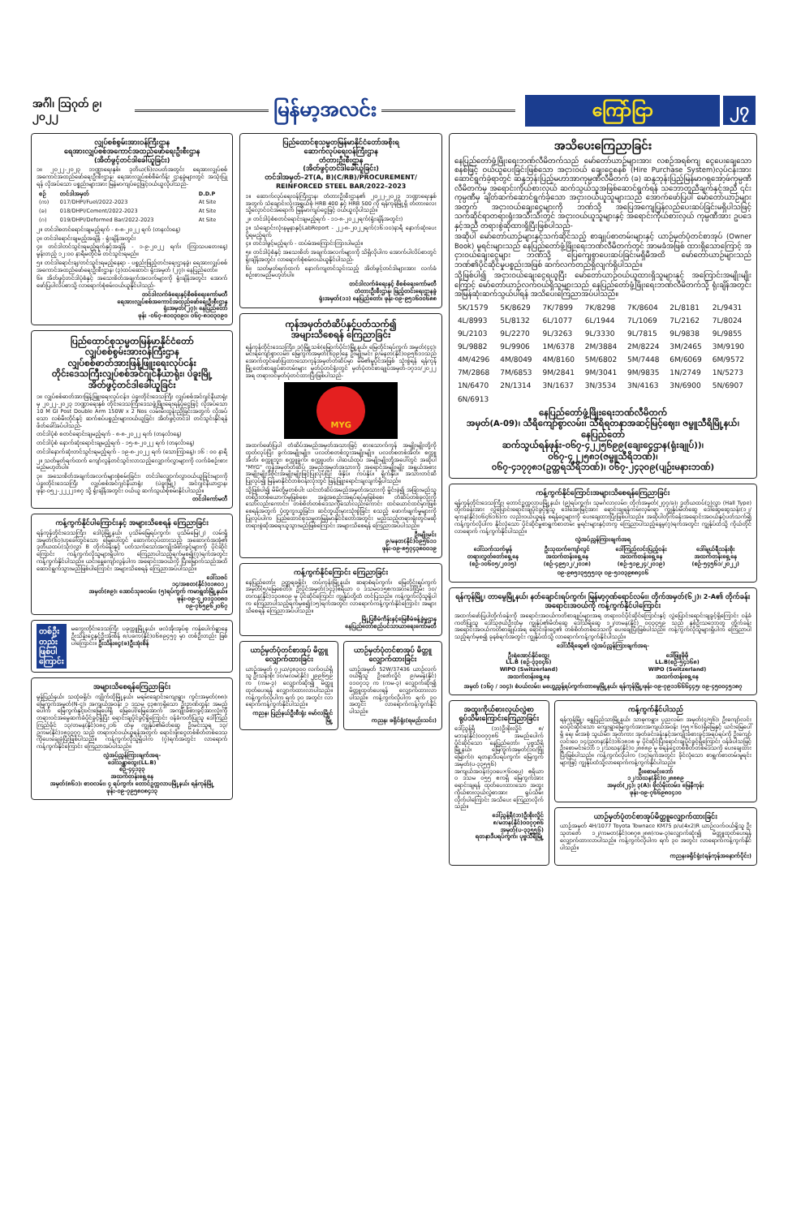အင်္ဂါ၊ ဩဂုတ် ၉၊ ၂၀၂၂
မြန်မာ့အလင်း
ကြော်ငြာ ၂၇
လျှပ်စစ်စွမ်းအားဝန်ကြီးဌာန
ရေအားလျှပ်စစ်အကောင်အထည်ဖော်ရေးဦးစီးဌာန
(အိတ်ဖွင့်တင်ဒါခေါ်ယူခြင်း)
၁။ ၂၀၂၂-၂၀၂၃ ဘဏ္ဍာရေးနှစ်၊ ဒုတိယ(၆)လပတ်အတွင်း ရေအားလျှပ်စစ်အကောင်အထည်ဖော်ရေးဦးစီးဌာန၊ ရေအားလျှပ်စစ်စီမံကိန်း ဌာနခွဲများတွင် အသုံးပြုရန် လိုအပ်သော ပစ္စည်းများအား မြန်မာကျပ်ငွေဖြင့်ဝယ်ယူလိုပါသည်-
| စဉ် | တင်ဒါအမှတ် | D.D.P |
| --- | --- | --- |
| (က) | 017/DHPI/Fuel/2022-2023 | At Site |
| (ခ) | 018/DHPI/Cement/2022-2023 | At Site |
| (ဂ) | 019/DHPI/Deformed Bar/2022-2023 | At Site |
၂။ တင်ဒါစတင်ရောင်းချမည့်ရက် - ၈-၈-၂၀၂၂ ရက် (တနင်္လာနေ့)
၃။ တင်ဒါရောင်းချမည့်အချိန် - ရုံးချိန်အတွင်း
၄။ တင်ဒါတင်သွင်းရမည့်ရက်နှင့်အချိန် - ၁-၉-၂၀၂၂ ရက်၊ (ကြာသပတေးနေ့) မွန်းတည့် ၁၂:၀၀ နာရီမတိုင်မီ တင်သွင်းရမည်။
၅။ တင်ဒါရောင်းချ/တင်သွင်းရမည့်နေရာ - ပစ္စည်းဖြည့်တင်းရေးဌာနခွဲ၊ ရေအားလျှပ်စစ်အကောင်အထည်ဖော်ရေးဦးစီးဌာန၊ (၃)ထပ်ဆောင်၊ ရုံးအမှတ် (၂၇)၊ နေပြည်တော်။
၆။ အိတ်ဖွင့်တင်ဒါပုံစံနှင့် အသေးစိတ်အချက်အလက်များကို ရုံးချိန်အတွင်း အောက်ဖော်ပြပါလိပ်စာသို့ လာရောက်စုံစမ်းဝယ်ယူနိုင်ပါသည်-
တင်ဒါလက်ခံရေးနှင့်စိစစ်ရေးကော်မတီ
ရေအားလျှပ်စစ်အကောင်အထည်ဖော်ရေးဦးစီးဌာန
ရုံးအမှတ်(၂၇)၊ နေပြည်တော်
ဖုန်း -၀၆၇-၈၁၀၃၀၉၁၊ ၀၆၇-၈၁၀၃၀၉၀
ပြည်ထောင်စုသမ္မတမြန်မာနိုင်ငံတော်
လျှပ်စစ်စွမ်းအားဝန်ကြီးဌာန
လျှပ်စစ်ဓာတ်အားဖြန့်ဖြူးရေးလုပ်ငန်း
တိုင်းဒေသကြီးလျှပ်စစ်အင်ဂျင်နီယာရုံး၊ ပဲခူးမြို့
အိတ်ဖွင့်တင်ဒါခေါ်ယူခြင်း
၁။ လျှပ်စစ်ဓာတ်အားဖြန့်ဖြူးရေးလုပ်ငန်း၊ ပဲခူးတိုင်းဒေသကြီး လျှပ်စစ်အင်ဂျင်နီယာရုံးမှ ၂၀၂၂-၂၀၂၃ ဘဏ္ဍာရေးနှစ် တိုင်းဒေသကြီးဒေသဖွံ့ဖြိုးရေးရန်ပုံငွေဖြင့် လိုအပ်သော 10 M GI Post Double Arm 150W x 2 Nos လမ်းမီးထွန်းညှိခြင်းအတွက် လိုအပ်သော လစ်မီးတိုင်နှင့် ဆက်စပ်ပစ္စည်းများဝယ်ယူခြင်း အိတ်ဖွင့်တင်ဒါ တင်သွင်းနိုင်ရန် ဖိတ်ခေါ်အပ်ပါသည်-
တင်ဒါပုံစံ စတင်ရောင်းချမည့်ရက် - ၈-၈-၂၀၂၂ ရက် (တနင်္လာနေ့)
တင်ဒါပုံစံ နောက်ဆုံးရောင်းချမည့်ရက် - ၁၅-၈-၂၀၂၂ ရက် (တနင်္လာနေ့)
တင်ဒါနောက်ဆုံးတင်သွင်းရမည့်ရက် - ၁၉-၈-၂၀၂၂ ရက် (သောကြာနေ့)၊ ၁၆ : ၀၀ နာရီ
၂။ သတ်မှတ်ရက်ထက် ကျော်လွန်တင်သွင်းလာသည့်လျှောက်လွှာများကို လက်ခံစဉ်းစားမည်မဟုတ်ပါ။
၃။ အသေးစိတ်အချက်အလက်များစုံစမ်းခြင်း၊ တင်ဒါလျှောက်လွှာဝယ်ယူခြင်းများကို ပဲခူးတိုင်းဒေသကြီး လျှပ်စစ်အင်ဂျင်နီယာရုံး (ပဲခူးမြို့) အင်ဂျင်နီယာဌာန၊ ဖုန်း-၀၅၂-၂၂၂၂၁၈၇ သို့ ရုံးချိန်အတွင်း ဝယ်ယူ ဆက်သွယ်စုံစမ်းနိုင်ပါသည်။
တင်ဒါကော်မတီ
ကန့်ကွက်နိုင်ပါကြောင်းနှင့် အများသိစေရန် ကြေညာခြင်း
ရန်ကုန်တိုင်းဒေသကြီး၊ ဒေါပုံမြို့နယ်၊ ပုသိမ်မြေရပ်ကွက်၊ ပုသိမ်မြေ(၂) လမ်းရှိအမှတ်(၆၁)ဟုခေါ်တွင်သော မြေပေါ်တွင် ဆောက်လုပ်ထားသည့် အဆောက်အအုံ၏ ဒုတိယထပ်(သုံး)လွှာ B တိုက်ခန်းနှင့် ပတ်သက်သောအကျိုးခံစားခွင့်များကို ပိုင်ဆိုင်ကြောင်း ကန့်ကွက်လိုသူများရှိပါက ကြေညာပါသည့်ရက်မှစ၍(၇)ရက်အတွင်း ကန့်ကွက်နိုင်ပါသည်။ ယင်းနေ့ကျော်လွန်ပါက အရောင်းအဝယ်ကို ပြီးမြောက်သည်အထိ ဆောင်ရွက်သွားမည်ဖြစ်ပါကြောင်း အများသိစေရန် ကြေညာအပ်ပါသည်။
ဒေါ်သဇင်
၁၄/အစတ(နိုင်)၀၁၈၀၁၂
အမှတ်(၈၉)၊ အောင်သုခလမ်း၊ (၅)ရပ်ကွက် ကမာရွတ်မြို့နယ်။
ဖုန်း-၀၉-၄၂၀၁၃၁၀၈၀
၀၉-၇၆၅၉၆၂၀၆၇
တစ်ဦးတည်း ဖြစ်ပါကြောင်း
မကွေးတိုင်းဒေသကြီး ပခုက္ကူမြို့နယ်၊ ဖလံအိုးအုပ်စု ကန်ပေါက်ရွာနေ ဦးသိန်းငွေနှင့်ဦးအုံးစိန် ၈/ပခက(နိုင်)၀၆၈၉၄၅၇ မှာ တစ်ဦးတည်း ဖြစ်ပါကြောင်း။ ဦးသိန်းငွေ(ခ)ဦးအုံးစိန်
အများသိစေရန်ကြေညာခြင်း
မွန်ပြည်နယ်၊ သထုံခရိုင်၊ ကျိုက်ထိုမြို့နယ်၊ မရမ်းချောင်းကျေးရွာ၊ ကွင်းအမှတ်(၈၈)၊ မြေကွက်အမှတ်(N-၄)၊ အကျယ်အဝန်း ၁ ဒသမ ၄၃ဧကရှိသော ဦးဉာဏ်ထွန်း အမည်ပေါက် မြေကွက်နှင့်ဎင်းမြေပေါ်ရှိ မြေပေါ်/မြေအောက် အကျိုးခံစားခွင့်အားလုံးကို တရားဝင်အမွေဆက်ခံပိုင်ခွင့်ရှိပြီး ရောင်းချပိုင်ခွင့်ရှိကြောင်း ဝန်ခံကတိပြုသူ ဒေါ်ကြည်ကြည်ခိုင် ၁၃/တမန(နိုင်)၀၈၄၂၁၆ ထံမှ ကျွန်ုပ်၏မိတ်ဆွေ ဦးမင်းသူရ ၁၃/ဥကမ(နိုင်)၁၈၃၃၇၇ သည် တရားဝင်ဝယ်ယူရန်အတွက် ရောင်းဖိုးငွေတစ်စိတ်တစ်ဒေသကိုပေးချေခဲ့ပြီးဖြစ်ပါသည်။ ကန့်ကွက်လိုသူရှိပါက (၇)ရက်အတွင်း လာရောက်ကန့်ကွက်နိုင်ကြောင်း ကြေညာအပ်ပါသည်။
လွှဲအပ်ညွှန်ကြားချက်အရ-
ဒေါ်သန္တာထွေး(LL.B)
စဉ်-၄၄၁၃၃
အထက်တန်းရှေ့နေ
အမှတ်(၈၆၁)၊ စာဝလမ်း၊ ၄ ရပ်ကွက်၊ တောင်ဥက္ကလာပမြို့နယ်၊ ရန်ကုန်မြို့
ဖုန်း-၀၉-၇၉၅၈၀၈၄၁၃
ပြည်ထောင်စုသမ္မတမြန်မာနိုင်ငံတော်အစိုးရ
ဆောက်လုပ်ရေးဝန်ကြီးဌာန
တံတားဦးစီးဌာန
(အိတ်ဖွင့်တင်ဒါခေါ်ယူခြင်း)
တင်ဒါအမှတ်–2T(A, B)(C/RB)/PROCUREMENT/ REINFORCED STEEL BAR/2022–2023
၁။ ဆောက်လုပ်ရေးဝန်ကြီးဌာန၊ တံတားဦးစီးဌာန၏ ၂၀၂၂-၂၀၂၃ ဘဏ္ဍာရေးနှစ်အတွက် သံချောင်းလုံးအရွယ်စုံ HRB 400 နှင့် HRB 500 ကို ရန်ကုန်မြို့ရှိ တံတားလေး သို့လှောင်ဝင်အရောက် မြန်မာကျပ်ငွေဖြင့် ဝယ်ယူလိုပါသည်။
၂။ တင်ဒါပုံစံစတင်ရောင်းချမည့်ရက် - ၁၁-၈-၂၀၂၂ရက်(ရုံးချိန်အတွင်း)
၃။ သံချောင်းလုံးနမူနာနှင့်LabReport - ၂၂-၈-၂၀၂၂ရက်(၁၆:၀၀)နာရီ နောက်ဆုံးပေးပို့ရမည့်ရက်
၄။ တင်ဒါဖွင့်မည့်ရက် - ထပ်မံအကြောင်းကြားပါမည်။
၅။ တင်ဒါပုံစံနှင့် အသေးစိတ် အချက်အလက်များကို သိရှိလိုပါက အောက်ပါလိပ်စာတွင် ရုံးချိန်အတွင်း လာရောက်စုံစမ်းဝယ်ယူနိုင်ပါသည်-
၆။ သတ်မှတ်ရက်ထက် နောက်ကျတင်သွင်းသည့် အိတ်ဖွင့်တင်ဒါများအား လက်ခံစဉ်းစားမည်မဟုတ်ပါ။
တင်ဒါလက်ခံရေးနှင့် စိစစ်ရေးကော်မတီ
တံတားဦးစီးဌာန၊ ဖြည့်တင်းရေးဌာနခွဲ
ရုံးအမှတ်(၁၁) နေပြည်တော်၊ ဖုန်း-၀၉-၉၅၁၆၀၀၆၈၈
ကုန်အမှတ်တံဆိပ်နှင့်ပတ်သက်၍
အများသိစေရန် ကြေညာခြင်း
ရန်ကုန်တိုင်းဒေသကြီး၊ ဒဂုံမြို့သစ်(မြောက်ပိုင်း)မြို့နယ်၊ မြေတိုင်းရပ်ကွက် အမှတ်(၄၄)၊ မင်းရဲကျော်စွာလမ်း၊ မြေကွက်အမှတ်(၆၃၉)နေ ဦးမျိုးမင်း ၉/မနတ(နိုင်)၀၉၅၆၁၁သည် အောက်တွင်ဖော်ပြထားသောကုန်အမှတ်တံဆိပ်မှာ မိမိ၏မူပိုင်အဖြစ် သုံးစွဲရန် ရန်ကုန်မြို့တော်စာချုပ်စာတမ်းများ မှတ်ပုံတင်ရုံးတွင် မှတ်ပုံတင်စာချုပ်အမှတ်-၁၇၁၁/၂၀၂၂ အရ တရားဝင်မှတ်ပုံတင်ထားပြီးဖြစ်ပါသည်-
MYG
အထက်ဖော်ပြပါ တံဆိပ်အမည်အမှတ်အသားဖြင့် စားသောက်ကုန် အမျိုးမျိုးတို့ကို ထုတ်လုပ်ပြီး ခွက်အမျိုးမျိုး၊ ပလတ်စတစ်ဘူးအမျိုးမျိုး၊ ပလတ်စတစ်အိတ်၊ စက္ကူအိတ်၊ စက္ကူဘူး၊ စက္ကူခွက်၊ စက္ကူပတ်၊ ပါဆယ်ထုပ် အမျိုးမျိုးတို့အပေါ်တွင် အဆိုပါ "MYG" ကုန်အမှတ်တံဆိပ် အမည်အမှတ်အသားကို အရောင်အမျိုးမျိုး အရွယ်အစားအမျိုးမျိုးဒီဇိုင်းအမျိုးမျိုးဖြင့်ပြုလုပ်ပြီး ဖိနှိပ်၊ ကပ်နှိပ်၊ ရိုက်နှိပ်၊ အသားတင်ဆီပြုလုပ်၍ မြန်မာနိုင်ငံတစ်ဝန်းလုံးတွင် ဖြန့်ဖြူးရောင်းချလျက်ရှိပါသည်။
သို့ဖြစ်ပါ၍ မိမိတို့မှတစ်ပါး ယင်းတံဆိပ်အမည်အမှတ်အသားကို မှိုင်းဖဲ့၍ အခြားမည်သူ တစ်ဦးတစ်ယောက်မှဖြစ်စေ၊ အဖွဲ့အစည်းအရပ်ရပ်မှဖြစ်စေ၊ တံဆိပ်တစ်ခုလုံးကိုသော်လည်းကောင်း၊ တစ်စိတ်တစ်ဒေသကိုသော်လည်းကောင်း ထင်ယောင်ထင်မှားဖြစ်စေရန်အတွက် ပုံတူကူးယူခြင်း၊ ဆင်တူယိုးမှားသုံးစွဲခြင်း စသည့် ဖောက်ဖျက်မှုများကို ပြုလုပ်ပါက ပြည်ထောင်စုသမ္မတမြန်မာနိုင်ငံတော်အတွင်း မည်သည့်တရားရုံးတွင်မဆို တရားစွဲဆိုအရေးယူသွားမည်ဖြစ်ကြောင်း အများသိစေရန် ကြေညာအပ်ပါသည်။
ဦးမျိုးမင်း
၉/မနတ(နိုင်)၀၉၅၆၁၁
ဖုန်း-၀၉-၈၅၇၄၃၈၀၀၁၉
ကန့်ကွက်နိုင်ကြောင်း ကြေညာခြင်း
နေပြည်တော်၊ ဥတ္တရခရိုင်၊ တပ်ကုန်းမြို့နယ်၊ ဆရာစံရပ်ကွက်၊ မြေတိုင်းရပ်ကွက်အမှတ်(၅/မြေစေတီ)၊ ဦးပိုင်အမှတ်(၁၄၃)ဧရိယာ ၀ ဒသမ၀၁၅ဧကအားဒေါ်ငြိမ်း ၁၀/တကန(နိုင်)၁၃၀၈၀၉ မှ ပိုင်ဆိုင်ကြောင်း ကျွန်ုပ်တို့ထံ တင်ပြသည်။ ကန့်ကွက်လိုသူရှိပါက ကြေညာပါသည့်ရက်မှစ၍(၁၅)ရက်အတွင်း လာရောက်ကန့်ကွက်နိုင်ကြောင်း အများသိစေရန် ကြေညာအပ်ပါသည်။
မြို့ပြစီမံကိန်းနှင့်မြေစီမံခန့်ခွဲမှုဌာန
နေပြည်တော်စည်ပင်သာယာရေးကော်မတီ
ယာဉ်မှတ်ပုံတင်စာအုပ် မိတ္တူလျှောက်ထားခြင်း
ယာဉ်အမှတ် ၇၂ယ/၄၈၃၀၀ လက်ဝယ်ရှိသူ ဦးသန်းစိုး ၁၀/မလမ(နိုင်) ၂၉၉၆၅၉ က (ကမ-၃) လျှောက်ဆိုး၍ မိတ္တူထုတ်ပေးရန် လျှောက်ထားလာပါသည်။ ကန့်ကွက်လိုပါက ရက် ၃၀ အတွင်း လာရောက်ကန့်ကွက်နိုင်ပါသည်။
ကညန၊ ပြည်နယ်ဦးစီးရုံး မော်လမြိုင်မြို့
ယာဉ်မှတ်ပုံတင်စာအုပ် မိတ္တူလျှောက်ထားခြင်း
ယာဉ်အမှတ် 52W/37436 ယာဉ်လက်ဝယ်ရှိသူ ဦးဇော်လှိုင် ၉/မမန(နိုင်) ၀၁၀၇၁၃ က (ကမ-၃) လျှောက်ဆိုး၍ မိတ္တူထုတ်ပေးရန် လျှောက်ထားလာပါသည်။ ကန့်ကွက်လိုပါက ရက် ၃၀ အတွင်း လာရောက်ကန့်ကွက်နိုင်ပါသည်။
ကညန၊ ခရိုင်ရုံး(ရမည်းသင်း)
အသိပေးကြေညာခြင်း
နေပြည်တော်ဖွံ့ဖြိုးရေးဘဏ်လီမိတက်သည် မော်တော်ယာဉ်များအား လစဉ်အရစ်ကျ ငွေပေးချေသောစနစ်ဖြင့် ဝယ်ယူပေးခြင်းဖြစ်သော အငှားဝယ် ချေးငွေစနစ် (Hire Purchase System)လုပ်ငန်းအား ဆောင်ရွက်ခဲ့ရာတွင် ဆန္ဒဘုန်းပြည့်မဟာအာကုမ္ပဏီလီမိတက် (ခ) ဆန္ဒဘုန်းပြည့်မြန်မာဂရုအော့ဖ်ကုမ္ပဏီလီမိတက်မှ အရောင်းကိုယ်စားလှယ် ဆက်သွယ်သူအဖြစ်ဆောင်ရွက်ရန် သဘောတူညီချက်နှင့်အညီ ၎င်းကုမ္ပဏီမှ ချိတ်ဆက်ဆောင်ရွက်ခဲ့သော အငှားဝယ်ယူသူများသည် အောက်ဖော်ပြပါ မော်တော်ယာဉ်များအတွက် အငှားဝယ်ချေးငွေများကို ဘဏ်သို့ အပြေအကျေပြန်လည်ပေးဆပ်ခြင်းမရှိပါသဖြင့် သက်ဆိုင်ရာတရားရုံးအသီးသီးတွင် အငှားဝယ်ယူသူများနှင့် အရောင်းကိုယ်စားလှယ် ကုမ္ပဏီအား ဥပဒေနှင့်အညီ တရားစွဲဆိုထားရှိပြီးဖြစ်ပါသည်-
အဆိုပါ မော်တော်ယာဉ်များနှင့်သက်ဆိုင်သည့် စာချုပ်စာတမ်းများနှင့် ယာဉ်မှတ်ပုံတင်စာအုပ် (Owner Book) မူရင်းများသည် နေပြည်တော်ဖွံ့ဖြိုးရေးဘဏ်လီမိတက်တွင် အာမခံအဖြစ် ထားရှိသောကြောင့် အငှားဝယ်ချေးငွေများ ဘဏ်သို့ ပြေကျေစွာပေးဆပ်ခြင်းမရှိမီအထိ မော်တော်ယာဉ်များသည် ဘဏ်၏ပိုင်ဆိုင်မှုပစ္စည်းအဖြစ် ဆက်လက်တည်ရှိလျက်ရှိပါသည်။
သို့ဖြစ်ပါ၍ အငှားဝယ်ချေးငွေရယူပြီး မော်တော်ယာဉ်ဝယ်ယူထားရှိသူများနှင့် အကြောင်းအမျိုးမျိုးကြောင့် မော်တော်ယာဉ်လက်ဝယ်ရှိသူများသည် နေပြည်တော်ဖွံ့ဖြိုးရေးဘဏ်လီမိတက်သို့ ရုံးချိန်အတွင်း အမြန်ဆုံးဆက်သွယ်ပါရန် အသိပေးကြေညာအပ်ပါသည်။
| 5K/1579 | 5K/8629 | 7K/7899 | 7K/8298 | 7K/8604 | 2L/8181 | 2L/9431 |
| 4L/8993 | 5L/8132 | 6L/1077 | 6L/1944 | 7L/1069 | 7L/2162 | 7L/8024 |
| 9L/2103 | 9L/2270 | 9L/3263 | 9L/3330 | 9L/7815 | 9L/9838 | 9L/9855 |
| 9L/9882 | 9L/9906 | 1M/6378 | 2M/3884 | 2M/8224 | 3M/2465 | 3M/9190 |
| 4M/4296 | 4M/8049 | 4M/8160 | 5M/6802 | 5M/7448 | 6M/6069 | 6M/9572 |
| 7M/2868 | 7M/6853 | 9M/2841 | 9M/3041 | 9M/9835 | 1N/2749 | 1N/5273 |
| 1N/6470 | 2N/1314 | 3N/1637 | 3N/3534 | 3N/4163 | 3N/6900 | 5N/6907 |
| 6N/6913 | | | | | | |
နေပြည်တော်ဖွံ့ဖြိုးရေးဘဏ်လီမိတက်
အမှတ်(A-09)၊ သီရိကျော်စွာလမ်း၊ သီရိရတနာအဆင့်မြင့်ဈေး၊ ဇမ္ဗူသီရိမြို့နယ်၊ နေပြည်တော်
ဆက်သွယ်ရန်ဖုန်း-၀၆၇-၄၂၂၅၆၉၉(ချေးငွေဌာန(ရုံးချုပ်))၊
၀၆၇-၄၂၂၅၈၁(ဇမ္ဗူသီရိဘဏ်)၊
၀၆၇-၄၁၇၇၈၁(ဥတ္တရသီရိဘဏ်)၊ ၀၆၇-၂၄၃၀၉(ပျဉ်းမနားဘဏ်)
ကန့်ကွက်နိုင်ကြောင်းအများသိစေရန်ကြေညာခြင်း
ရန်ကုန်တိုင်းဒေသကြီး၊ တောင်ဥက္ကလာပမြို့နယ်၊ (၉)ရပ်ကွက်၊ သုမင်္ဂလာလမ်း၊ တိုက်အမှတ်(၂၇၇/ခ)၊ ဒုတိယထပ်(၃)လွှာ (Hall Type) တိုက်ခန်းအား လွှဲပြောင်းရောင်းချပိုင်ခွင့်ရှိသူ ဒေါ်အေးမြင့်အား ရောင်းချရန်ကမ်းလှမ်းရာ ကျွန်ုပ်မိတ်ဆွေ ဒေါ်ဆွေဆွေသန်း(၁၂/ရကန(နိုင်)၀၆၄၆၁၆)က လည်းဝယ်ယူရန် စရန်ငွေများကို ပေးချေထားပြီးဖြစ်ပါသည်။ အဆိုပါတိုက်ခန်းအရောင်းအဝယ်နှင့်ပတ်သက်၍ ကန့်ကွက်လိုပါက နိုင်လုံသော ပိုင်ဆိုင်မှုစာရွက်စာတမ်း မူရင်းများနှင့်တကွ ကြေညာပါသည့်နေ့မှ(၇)ရက်အတွင်း ကျွန်ုပ်ထံသို့ ကိုယ်တိုင်လာရောက် ကန့်ကွက်နိုင်ပါသည်။
လွှဲအပ်ညွှန်ကြားချက်အရ
| ဒေါ်သက်သက်မွန် တရားလွှတ်တော်ရှေ့နေ (စဉ်-၁၀၆၀၅/၂၀၁၅) | ဦးသုထက်ကျော်လွင် အထက်တန်းရှေ့နေ (စဉ်-၄၉၅၁၂/၂၀၁၈) | ဒေါ်ကြည်လင်းပြည့်ဝန်း အထက်တန်းရှေ့နေ (စဉ်-၅၁၉၂၄/၂၀၁၉) | ဒေါ်ချယ်ရီသန်းစိုး အထက်တန်းရှေ့နေ (စဉ်-၅၄၅၆၁/၂၀၂၂) |
၀၉-၉၈၅၁၃၅၅၅၁၃၊ ၀၉-၅၁၀၃၉၈၈၄၀၆
ရန်ကုန်မြို့၊ တာမွေမြို့နယ်၊ နတ်ချောင်းရပ်ကွက်၊ မြန်မာ့ဂုဏ်ရောင်လမ်း၊ တိုက်အမှတ်(၆၂)၊ 2-A၏ တိုက်ခန်းအရောင်းအဝယ်ကို ကန့်ကွက်နိုင်ပါကြောင်း
အထက်ဖော်ပြပါတိုက်ခန်းကို အရောင်းအဝယ်ကတိစာချုပ်များအရ တရားဝင်ပိုင်ဆိုင်ကြောင်းနှင့် လွှဲပြောင်းရောင်းချခွင့်ရှိကြောင်း ဝန်ခံကတိပြုသူ ဒေါ်သုဇယ်ဦးထံမှ ကျွန်ုပ်၏မိတ်ဆွေ ဒေါ်သီရိဆွေ ၁၂/တမန(နိုင်) ၀၀၃၄၅၉ သည် နှစ်ဦးသဘောတူ တိုက်ခန်းအရောင်းအဝယ်ကတိစာချုပ်အရ ရောင်းဖိုးငွေ၏ တစ်စိတ်တစ်ဒေသကို ပေးချေပြီးဖြစ်ပါသည်။ ကန့်ကွက်လိုသူများရှိပါက ကြေညာပါသည့်ရက်မှစ၍ ခုနစ်ရက်အတွင်း ကျွန်ုပ်ထံသို့ လာရောက်ကန့်ကွက်နိုင်ပါသည်။
ဒေါ်သီရိဆွေ၏ လွှဲအပ်ညွှန်ကြားချက်အရ-
| ဦးရဲအောင်နိုင်ထွေး LL.B (စဉ်-၃၃၀၄၆) WIPO (Switzerland) အထက်တန်းရှေ့နေ | ဒေါ်ဖြူဖိုဖို LL.B(စဉ်-၅၄၁၆၈) WIPO (Switzerland) အထက်တန်းရှေ့နေ |
အမှတ် (၁၆၇ / ၁၀၄)၊ စံပယ်လမ်း၊ မဟွေ့ညွှန့်ရပ်ကွက်၊တာမွေမြို့နယ်၊ ရန်ကုန်မြို့၊ဖုန်း-၀၉-၇၉၁၁၆၆၆၄၄၅၊ ၀၉-၄၅၀၀၄၅၁၈၇
အထူးကိုယ်စားလှယ်လွှဲစာ ရုပ်သိမ်းကြောင်းကြေညာခြင်း
ဒေါ်ညွန့်ရီ (ဘ)ဦးစိုးလှိုင် ၈/မဘန(နိုင်)၀၀၇၇၈၆ အမည်ပေါက်ပိုင်ဆိုင်သော နေပြည်တော်၊ ပုဗ္ဗသီရိမြို့နယ်၊ မြေကွက်အမှတ်(၁၀/ဗြိုမြောက်)၊ ရတနာဒီပရပ်ကွက်၊ မြေကွက်အမှတ်(ပ-၃၃၅၅၆) အကျယ်အဝန်း(၄၀ပေ×၆၀ပေ) ဧရိယာ ၀ ဒသမ ၀၅၅ ဧကရှိ မြေကွက်အား ရောင်းချရန် ထုတ်ပေးထားသော အထူးကိုယ်စားလှယ်လွှဲစာအား ရုပ်သိမ်းလိုက်ပါကြောင်း အသိပေး ကြေညာလိုက်သည်။
ဒေါ်ညွန့်ရီ(ဘ)ဦးစိုးလှိုင်
၈/မဘန(နိုင်)၀၀၇၇၈၆
အမှတ်(ပ-၃၃၅၅၆)
ရတနာဒီပရပ်ကွက်၊ ပုဗ္ဗသီရိမြို့
ကန့်ကွက်နိုင်ပါသည်
ရန်ကုန်မြို့၊ ရွှေပြည်သာမြို့နယ်၊ သာဓုကရွာ၊ ပုညလမ်း၊ အမှတ်(၄/၅၆)၊ ဦးကျော်လင်းဝေပိုင်ဆိုင်သော ကျေးရွာမြေကွက်အားအကျယ်အဝန်း (၅၅×၆၀)ရှိမြေနှင့် ယင်းမြေပေါ်ရှိ ရေ၊ မီးအစုံ သွယ်မီး၊ အုတ်ကား အုတ်ခင်းခန်းနှင့်အကျိုးခံစားခွင့်အရပ်ရပ်ကို ဦးကျော်လင်းဝေ ၁၄/ညတန(နိုင်)၁၆၁၈၁၈ မှ ပိုင်ဆိုင်ပြီးရောင်းချပိုင်ခွင့်ရှိကြောင်း ဝန်ခံပါသဖြင့် ဦးစောမင်းဘော် ၁၂/သဃန(နိုင်)၀၂၈၈၈၉ မှ စရန်ငွေတစ်စိတ်တစ်ဒေသကို ပေးချေထားပြီးဖြစ်ပါသည်။ ကန့်ကွက်လိုပါက (၁၄)ရက်အတွင်း ခိုင်လုံသော စာရွက်စာတမ်းမူရင်းများဖြင့် ကျွန်ုပ်ထံသို့လာရောက်ကန့်ကွက်နိုင်ပါသည်။
ဦးစောမင်းဘော်
၁၂/သဃန(နိုင်)၀၂၈၈၈၉
အမှတ်(၂၄)၊ ၃(A)၊ ဗိုလ်မိုးလမ်း၊ မြေနီကုန်း
ဖုန်း-၀၉-၇၆၆၉၈၀၄၁၀
ယာဉ်မှတ်ပုံတင်စာအုပ်မိတ္တူလျှောက်ထားခြင်း
ယာဉ်အမှတ် 4H/1077 Toyota Townace KM75 p/u(4x2)R ယာဉ်လက်ဝယ်ရှိသူ ဦးသုတဇော် ၁၂/ကမတ(နိုင်)၀၈၇၈၂၈၈(ကမ-၃)လျှောက်ဆုံး၍ မိတ္တူထုတ်ပေးရန် လျှောက်ထားလာပါသည်။ ကန့်ကွက်လိုပါက ရက် ၃၀ အတွင်း လာရောက်ကန့်ကွက်နိုင်ပါသည်။
ကညန၊ခရိုင်ရုံး(ရန်ကုန်အနောက်ပိုင်း)